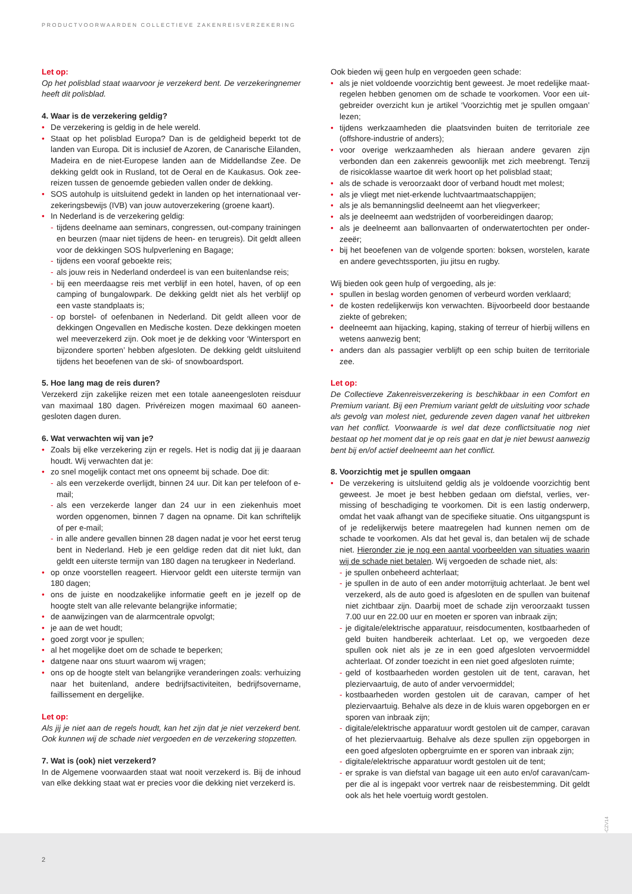PRODUCTVOORWAARDEN COLLECTIEVE ZAKENREISVERZEKERING
Let op:
Op het polisblad staat waarvoor je verzekerd bent. De verzekeringnemer heeft dit polisblad.
4. Waar is de verzekering geldig?
De verzekering is geldig in de hele wereld.
Staat op het polisblad Europa? Dan is de geldigheid beperkt tot de landen van Europa. Dit is inclusief de Azoren, de Canarische Eilanden, Madeira en de niet-Europese landen aan de Middellandse Zee. De dekking geldt ook in Rusland, tot de Oeral en de Kaukasus. Ook zee-reizen tussen de genoemde gebieden vallen onder de dekking.
SOS autohulp is uitsluitend gedekt in landen op het internationaal ver-zekeringsbewijs (IVB) van jouw autoverzekering (groene kaart).
In Nederland is de verzekering geldig:
tijdens deelname aan seminars, congressen, out-company trainingen en beurzen (maar niet tijdens de heen- en terugreis). Dit geldt alleen voor de dekkingen SOS hulpverlening en Bagage;
tijdens een vooraf geboekte reis;
als jouw reis in Nederland onderdeel is van een buitenlandse reis;
bij een meerdaagse reis met verblijf in een hotel, haven, of op een camping of bungalowpark. De dekking geldt niet als het verblijf op een vaste standplaats is;
op borstel- of oefenbanen in Nederland. Dit geldt alleen voor de dekkingen Ongevallen en Medische kosten. Deze dekkingen moeten wel meeverzekerd zijn. Ook moet je de dekking voor ‘Wintersport en bijzondere sporten’ hebben afgesloten. De dekking geldt uitsluitend tijdens het beoefenen van de ski- of snowboardsport.
5. Hoe lang mag de reis duren?
Verzekerd zijn zakelijke reizen met een totale aaneengesloten reisduur van maximaal 180 dagen. Privéreizen mogen maximaal 60 aaneen-gesloten dagen duren.
6. Wat verwachten wij van je?
Zoals bij elke verzekering zijn er regels. Het is nodig dat jij je daaraan houdt. Wij verwachten dat je:
zo snel mogelijk contact met ons opneemt bij schade. Doe dit:
als een verzekerde overlijdt, binnen 24 uur. Dit kan per telefoon of e-mail;
als een verzekerde langer dan 24 uur in een ziekenhuis moet worden opgenomen, binnen 7 dagen na opname. Dit kan schriftelijk of per e-mail;
in alle andere gevallen binnen 28 dagen nadat je voor het eerst terug bent in Nederland. Heb je een geldige reden dat dit niet lukt, dan geldt een uiterste termijn van 180 dagen na terugkeer in Nederland.
op onze voorstellen reageert. Hiervoor geldt een uiterste termijn van 180 dagen;
ons de juiste en noodzakelijke informatie geeft en je jezelf op de hoogte stelt van alle relevante belangrijke informatie;
de aanwijzingen van de alarmcentrale opvolgt;
je aan de wet houdt;
goed zorgt voor je spullen;
al het mogelijke doet om de schade te beperken;
datgene naar ons stuurt waarom wij vragen;
ons op de hoogte stelt van belangrijke veranderingen zoals: verhuizing naar het buitenland, andere bedrijfsactiviteiten, bedrijfsovername, faillissement en dergelijke.
Let op:
Als jij je niet aan de regels houdt, kan het zijn dat je niet verzekerd bent. Ook kunnen wij de schade niet vergoeden en de verzekering stopzetten.
7. Wat is (ook) niet verzekerd?
In de Algemene voorwaarden staat wat nooit verzekerd is. Bij de inhoud van elke dekking staat wat er precies voor die dekking niet verzekerd is.
Ook bieden wij geen hulp en vergoeden geen schade:
als je niet voldoende voorzichtig bent geweest. Je moet redelijke maat-regelen hebben genomen om de schade te voorkomen. Voor een uit-gebreider overzicht kun je artikel ‘Voorzichtig met je spullen omgaan’ lezen;
tijdens werkzaamheden die plaatsvinden buiten de territoriale zee (offshore-industrie of anders);
voor overige werkzaamheden als hieraan andere gevaren zijn verbonden dan een zakenreis gewoonlijk met zich meebrengt. Tenzij de risicoklasse waartoe dit werk hoort op het polisblad staat;
als de schade is veroorzaakt door of verband houdt met molest;
als je vliegt met niet-erkende luchtvaartmaatschappijen;
als je als bemanningslid deelneemt aan het vliegverkeer;
als je deelneemt aan wedstrijden of voorbereidingen daarop;
als je deelneemt aan ballonvaarten of onderwatertochten per onder-zeeër;
bij het beoefenen van de volgende sporten: boksen, worstelen, karate en andere gevechtssporten, jiu jitsu en rugby.
Wij bieden ook geen hulp of vergoeding, als je:
spullen in beslag worden genomen of verbeurd worden verklaard;
de kosten redelijkerwijs kon verwachten. Bijvoorbeeld door bestaande ziekte of gebreken;
deelneemt aan hijacking, kaping, staking of terreur of hierbij willens en wetens aanwezig bent;
anders dan als passagier verblijft op een schip buiten de territoriale zee.
Let op:
De Collectieve Zakenreisverzekering is beschikbaar in een Comfort en Premium variant. Bij een Premium variant geldt de uitsluiting voor schade als gevolg van molest niet, gedurende zeven dagen vanaf het uitbreken van het conflict. Voorwaarde is wel dat deze conflictsituatie nog niet bestaat op het moment dat je op reis gaat en dat je niet bewust aanwezig bent bij en/of actief deelneemt aan het conflict.
8. Voorzichtig met je spullen omgaan
De verzekering is uitsluitend geldig als je voldoende voorzichtig bent geweest. Je moet je best hebben gedaan om diefstal, verlies, ver-missing of beschadiging te voorkomen. Dit is een lastig onderwerp, omdat het vaak afhangt van de specifieke situatie. Ons uitgangspunt is of je redelijkerwijs betere maatregelen had kunnen nemen om de schade te voorkomen. Als dat het geval is, dan betalen wij de schade niet. Hieronder zie je nog een aantal voorbeelden van situaties waarin wij de schade niet betalen. Wij vergoeden de schade niet, als:
je spullen onbeheerd achterlaat;
je spullen in de auto of een ander motorrijtuig achterlaat. Je bent wel verzekerd, als de auto goed is afgesloten en de spullen van buitenaf niet zichtbaar zijn. Daarbij moet de schade zijn veroorzaakt tussen 7.00 uur en 22.00 uur en moeten er sporen van inbraak zijn;
je digitale/elektrische apparatuur, reisdocumenten, kostbaarheden of geld buiten handbereik achterlaat. Let op, we vergoeden deze spullen ook niet als je ze in een goed afgesloten vervoermiddel achterlaat. Of zonder toezicht in een niet goed afgesloten ruimte;
geld of kostbaarheden worden gestolen uit de tent, caravan, het pleziervaartuig, de auto of ander vervoermiddel;
kostbaarheden worden gestolen uit de caravan, camper of het pleziervaartuig. Behalve als deze in de kluis waren opgeborgen en er sporen van inbraak zijn;
digitale/elektrische apparatuur wordt gestolen uit de camper, caravan of het pleziervaartuig. Behalve als deze spullen zijn opgeborgen in een goed afgesloten opbergruimte en er sporen van inbraak zijn;
digitale/elektrische apparatuur wordt gestolen uit de tent;
er sprake is van diefstal van bagage uit een auto en/of caravan/cam-per die al is ingepakt voor vertrek naar de reisbestemming. Dit geldt ook als het hele voertuig wordt gestolen.
P-CZV14
2